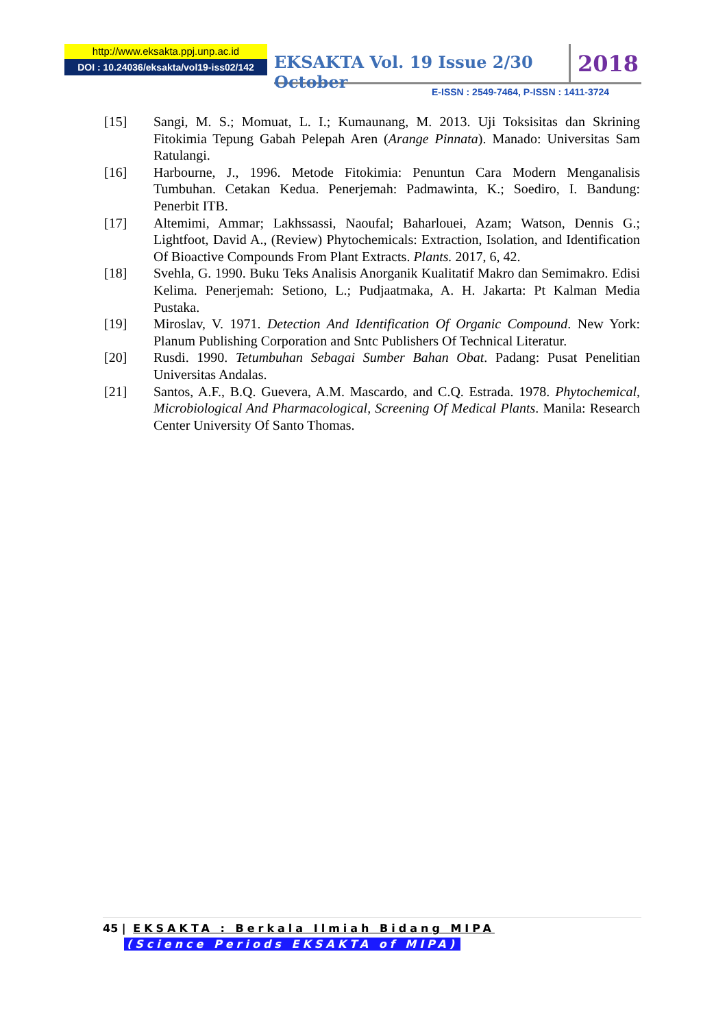http://www.eksakta.ppj.unp.ac.id
DOI : 10.24036/eksakta/vol19-iss02/142
EKSAKTA Vol. 19 Issue 2/30 October
2018
E-ISSN : 2549-7464, P-ISSN : 1411-3724
[15] Sangi, M. S.; Momuat, L. I.; Kumaunang, M. 2013. Uji Toksisitas dan Skrining Fitokimia Tepung Gabah Pelepah Aren (Arange Pinnata). Manado: Universitas Sam Ratulangi.
[16] Harbourne, J., 1996. Metode Fitokimia: Penuntun Cara Modern Menganalisis Tumbuhan. Cetakan Kedua. Penerjemah: Padmawinta, K.; Soediro, I. Bandung: Penerbit ITB.
[17] Altemimi, Ammar; Lakhssassi, Naoufal; Baharlouei, Azam; Watson, Dennis G.; Lightfoot, David A., (Review) Phytochemicals: Extraction, Isolation, and Identification Of Bioactive Compounds From Plant Extracts. Plants. 2017, 6, 42.
[18] Svehla, G. 1990. Buku Teks Analisis Anorganik Kualitatif Makro dan Semimakro. Edisi Kelima. Penerjemah: Setiono, L.; Pudjaatmaka, A. H. Jakarta: Pt Kalman Media Pustaka.
[19] Miroslav, V. 1971. Detection And Identification Of Organic Compound. New York: Planum Publishing Corporation and Sntc Publishers Of Technical Literatur.
[20] Rusdi. 1990. Tetumbuhan Sebagai Sumber Bahan Obat. Padang: Pusat Penelitian Universitas Andalas.
[21] Santos, A.F., B.Q. Guevera, A.M. Mascardo, and C.Q. Estrada. 1978. Phytochemical, Microbiological And Pharmacological, Screening Of Medical Plants. Manila: Research Center University Of Santo Thomas.
45 | EKSAKTA : Berkala Ilmiah Bidang MIPA
(Science Periods EKSAKTA of MIPA)